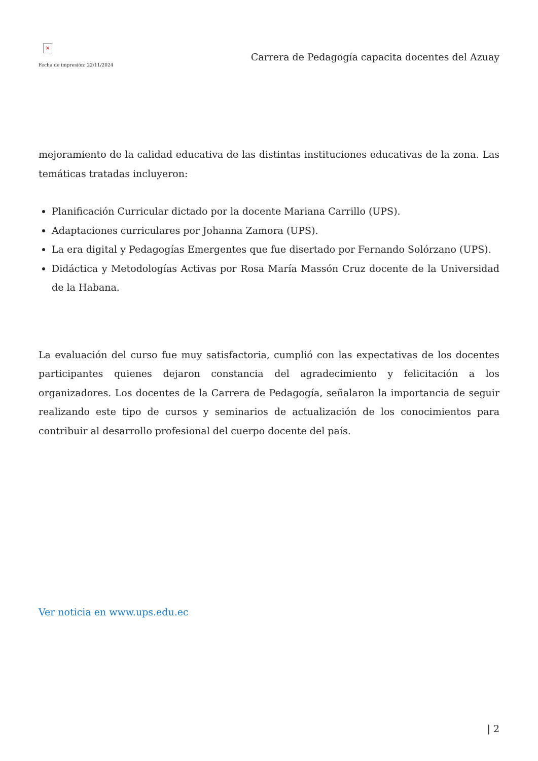×
Fecha de impresión: 22/11/2024
Carrera de Pedagogía capacita docentes del Azuay
mejoramiento de la calidad educativa de las distintas instituciones educativas de la zona. Las temáticas tratadas incluyeron:
Planificación Curricular dictado por la docente Mariana Carrillo (UPS).
Adaptaciones curriculares por Johanna Zamora (UPS).
La era digital y Pedagogías Emergentes que fue disertado por Fernando Solórzano (UPS).
Didáctica y Metodologías Activas por Rosa María Massón Cruz docente de la Universidad de la Habana.
La evaluación del curso fue muy satisfactoria, cumplió con las expectativas de los docentes participantes quienes dejaron constancia del agradecimiento y felicitación a los organizadores. Los docentes de la Carrera de Pedagogía, señalaron la importancia de seguir realizando este tipo de cursos y seminarios de actualización de los conocimientos para contribuir al desarrollo profesional del cuerpo docente del país.
Ver noticia en www.ups.edu.ec
| 2